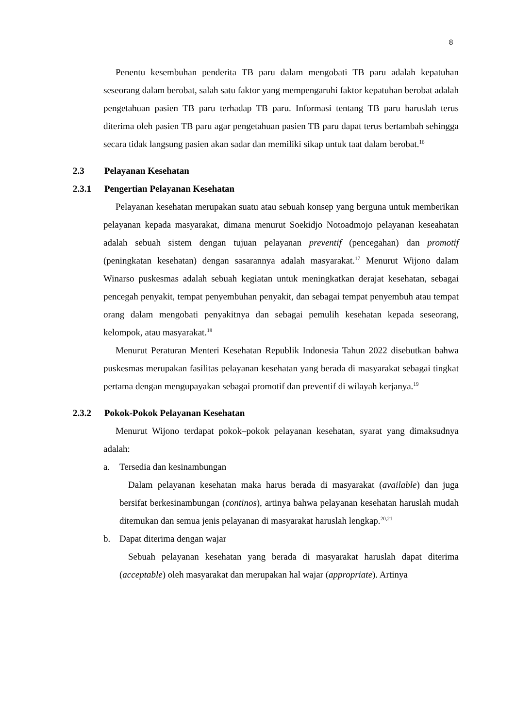8
Penentu kesembuhan penderita TB paru dalam mengobati TB paru adalah kepatuhan seseorang dalam berobat, salah satu faktor yang mempengaruhi faktor kepatuhan berobat adalah pengetahuan pasien TB paru terhadap TB paru. Informasi tentang TB paru haruslah terus diterima oleh pasien TB paru agar pengetahuan pasien TB paru dapat terus bertambah sehingga secara tidak langsung pasien akan sadar dan memiliki sikap untuk taat dalam berobat.<sup>16</sup>
2.3 Pelayanan Kesehatan
2.3.1 Pengertian Pelayanan Kesehatan
Pelayanan kesehatan merupakan suatu atau sebuah konsep yang berguna untuk memberikan pelayanan kepada masyarakat, dimana menurut Soekidjo Notoadmojo pelayanan keseahatan adalah sebuah sistem dengan tujuan pelayanan preventif (pencegahan) dan promotif (peningkatan kesehatan) dengan sasarannya adalah masyarakat.<sup>17</sup> Menurut Wijono dalam Winarso puskesmas adalah sebuah kegiatan untuk meningkatkan derajat kesehatan, sebagai pencegah penyakit, tempat penyembuhan penyakit, dan sebagai tempat penyembuh atau tempat orang dalam mengobati penyakitnya dan sebagai pemulih kesehatan kepada seseorang, kelompok, atau masyarakat.<sup>18</sup>
Menurut Peraturan Menteri Kesehatan Republik Indonesia Tahun 2022 disebutkan bahwa puskesmas merupakan fasilitas pelayanan kesehatan yang berada di masyarakat sebagai tingkat pertama dengan mengupayakan sebagai promotif dan preventif di wilayah kerjanya.<sup>19</sup>
2.3.2 Pokok-Pokok Pelayanan Kesehatan
Menurut Wijono terdapat pokok–pokok pelayanan kesehatan, syarat yang dimaksudnya adalah:
a. Tersedia dan kesinambungan
Dalam pelayanan kesehatan maka harus berada di masyarakat (available) dan juga bersifat berkesinambungan (continos), artinya bahwa pelayanan kesehatan haruslah mudah ditemukan dan semua jenis pelayanan di masyarakat haruslah lengkap.<sup>20,21</sup>
b. Dapat diterima dengan wajar
Sebuah pelayanan kesehatan yang berada di masyarakat haruslah dapat diterima (acceptable) oleh masyarakat dan merupakan hal wajar (appropriate). Artinya